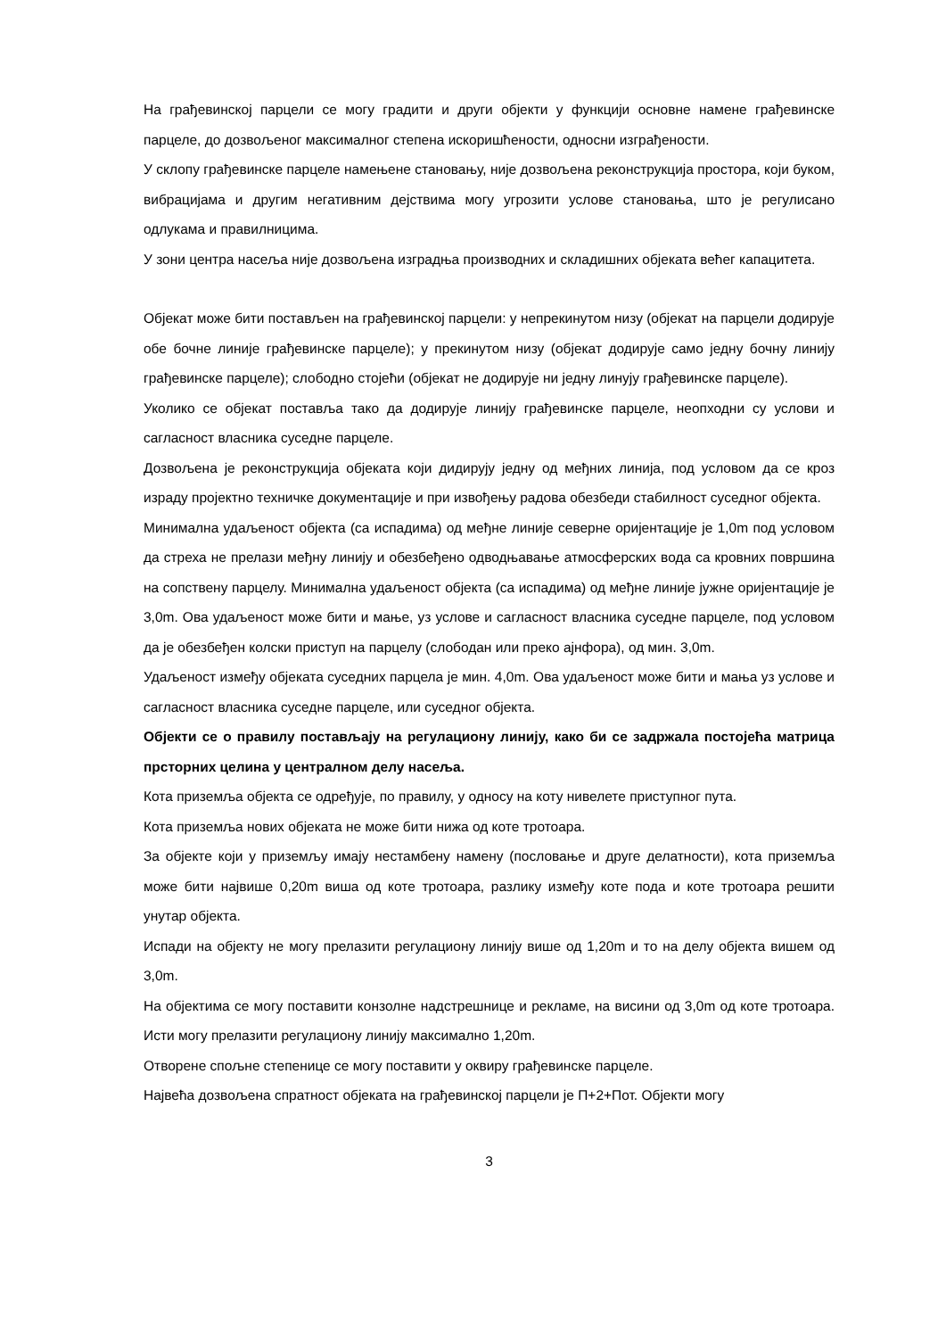На грађевинској парцели се могу градити и други објекти у функцији основне намене грађевинске парцеле, до дозвољеног максималног степена искоришћености, односни изграђености.
У склопу грађевинске парцеле намењене становању, није дозвољена реконструкција простора, који буком, вибрацијама и другим негативним дејствима могу угрозити услове становања, што је регулисано одлукама и правилницима.
У зони центра насеља није дозвољена изградња производних и складишних објеката већег капацитета.
Објекат може бити постављен на грађевинској парцели: у непрекинутом низу (објекат на парцели додирује обе бочне линије грађевинске парцеле); у прекинутом низу (објекат додирује само једну бочну линију грађевинске парцеле); слободно стојећи (објекат не додирује ни једну линују грађевинске парцеле).
Уколико се објекат поставља тако да додирује линију грађевинске парцеле, неопходни су услови и сагласност власника суседне парцеле.
Дозвољена је реконструкција објеката који дидирују једну од међних линија, под условом да се кроз израду пројектно техничке документације и при извођењу радова обезбеди стабилност суседног објекта.
Минимална удаљеност објекта (са испадима) од међне линије северне оријентације је 1,0m под условом да стреха не прелази међну линију и обезбеђено одводњавање атмосферских вода са кровних површина на сопствену парцелу. Минимална удаљеност објекта (са испадима) од међне линије јужне оријентације је 3,0m. Ова удаљеност може бити и мање, уз услове и сагласност власника суседне парцеле, под условом да је обезбеђен колски приступ на парцелу (слободан или преко ајнфора), од мин. 3,0m.
Удаљеност између објеката суседних парцела је мин. 4,0m. Ова удаљеност може бити и мања уз услове и сагласност власника суседне парцеле, или суседног објекта.
Објекти се о правилу постављају на регулациону линију, како би се задржала постојећа матрица прсторних целина у централном делу насеља.
Кота приземља објекта се одређује, по правилу, у односу на коту нивелете приступног пута.
Кота приземља нових објеката не може бити нижа од коте тротоара.
За објекте који у приземљу имају нестамбену намену (пословање и друге делатности), кота приземља може бити највише 0,20m виша од коте тротоара, разлику између коте пода и коте тротоара решити унутар објекта.
Испади на објекту не могу прелазити регулациону линију више од 1,20m и то на делу објекта вишем од 3,0m.
На објектима се могу поставити конзолне надстрешнице и рекламе, на висини од 3,0m од коте тротоара. Исти могу прелазити регулациону линију максимално 1,20m.
Отворене спољне степенице се могу поставити у оквиру грађевинске парцеле.
Највећа дозвољена спратност објеката на грађевинској парцели је П+2+Пот. Објекти могу
3